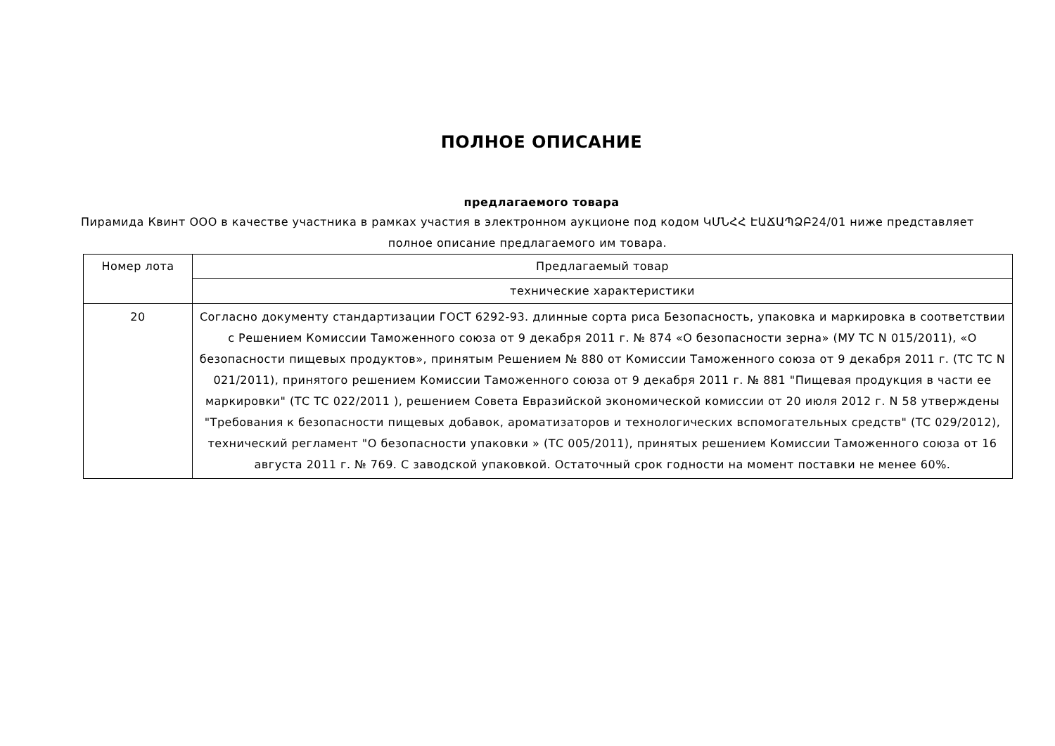ПОЛНОЕ ОПИСАНИЕ
предлагаемого товара
Пирамида Квинт ООО в качестве участника в рамках участия в электронном аукционе под кодом ԿՄՆՀՀ ԷԱՃԱՊՁԲ24/01 ниже представляет полное описание предлагаемого им товара.
| Номер лота | Предлагаемый товар |
| --- | --- |
| | технические характеристики |
| 20 | Согласно документу стандартизации ГОСТ 6292-93. длинные сорта риса Безопасность, упаковка и маркировка в соответствии с Решением Комиссии Таможенного союза от 9 декабря 2011 г. № 874 «О безопасности зерна» (МУ ТС N 015/2011), «О безопасности пищевых продуктов», принятым Решением № 880 от Комиссии Таможенного союза от 9 декабря 2011 г. (ТС ТС N 021/2011), принятого решением Комиссии Таможенного союза от 9 декабря 2011 г. № 881 "Пищевая продукция в части ее маркировки" (ТС ТС 022/2011 ), решением Совета Евразийской экономической комиссии от 20 июля 2012 г. N 58 утверждены "Требования к безопасности пищевых добавок, ароматизаторов и технологических вспомогательных средств" (ТС 029/2012), технический регламент "О безопасности упаковки » (ТС 005/2011), принятых решением Комиссии Таможенного союза от 16 августа 2011 г. № 769. С заводской упаковкой. Остаточный срок годности на момент поставки не менее 60%. |